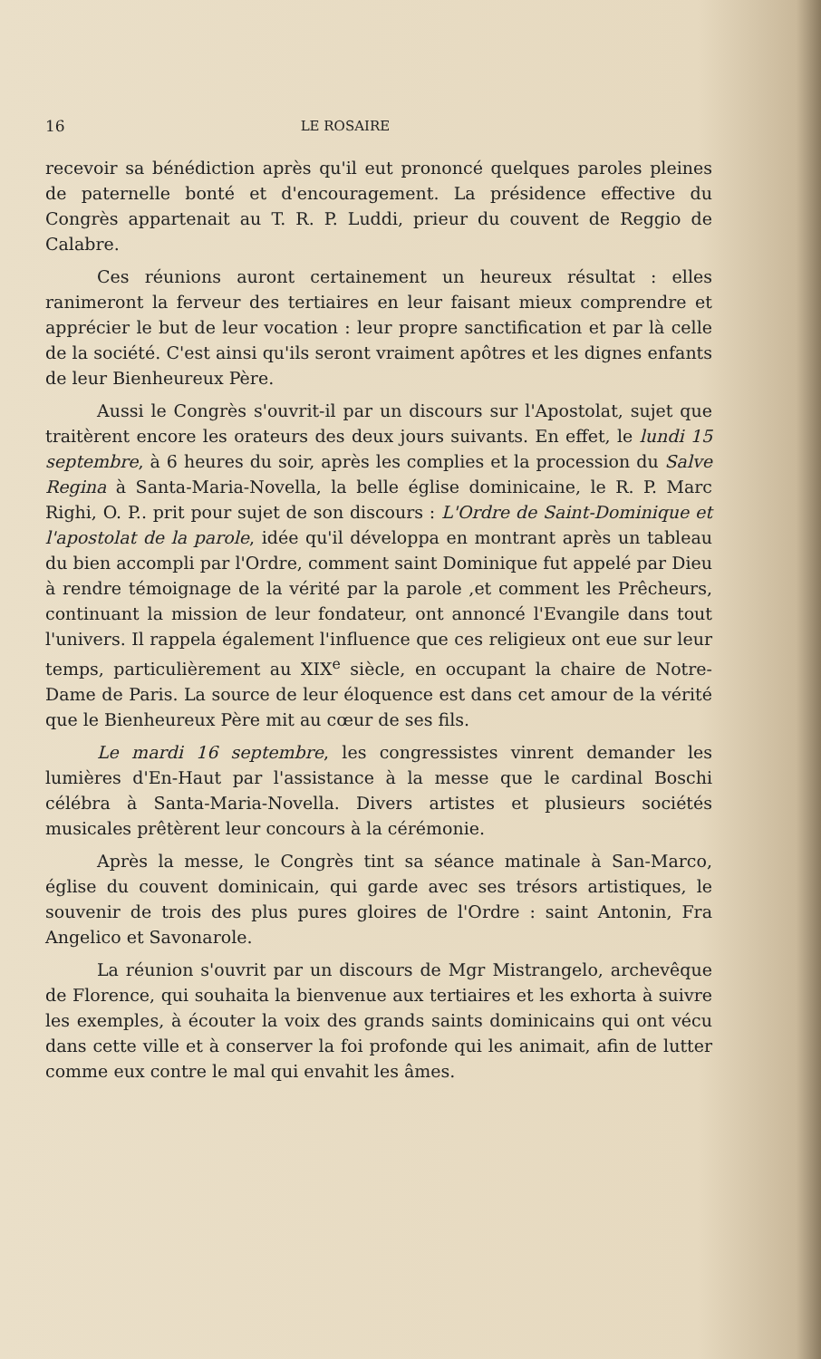16 LE ROSAIRE
recevoir sa bénédiction après qu'il eut prononcé quelques paroles pleines de paternelle bonté et d'encouragement. La présidence effective du Congrès appartenait au T. R. P. Luddi, prieur du couvent de Reggio de Calabre.
Ces réunions auront certainement un heureux résultat : elles ranimeront la ferveur des tertiaires en leur faisant mieux comprendre et apprécier le but de leur vocation : leur propre sanctification et par là celle de la société. C'est ainsi qu'ils seront vraiment apôtres et les dignes enfants de leur Bienheureux Père.
Aussi le Congrès s'ouvrit-il par un discours sur l'Apostolat, sujet que traitèrent encore les orateurs des deux jours suivants. En effet, le lundi 15 septembre, à 6 heures du soir, après les complies et la procession du Salve Regina à Santa-Maria-Novella, la belle église dominicaine, le R. P. Marc Righi, O. P.. prit pour sujet de son discours : L'Ordre de Saint-Dominique et l'apostolat de la parole, idée qu'il développa en montrant après un tableau du bien accompli par l'Ordre, comment saint Dominique fut appelé par Dieu à rendre témoignage de la vérité par la parole ,et comment les Prêcheurs, continuant la mission de leur fondateur, ont annoncé l'Evangile dans tout l'univers. Il rappela également l'influence que ces religieux ont eue sur leur temps, particulièrement au XIX<sup>e</sup> siècle, en occupant la chaire de Notre-Dame de Paris. La source de leur éloquence est dans cet amour de la vérité que le Bienheureux Père mit au cœur de ses fils.
Le mardi 16 septembre, les congressistes vinrent demander les lumières d'En-Haut par l'assistance à la messe que le cardinal Boschi célébra à Santa-Maria-Novella. Divers artistes et plusieurs sociétés musicales prêtèrent leur concours à la cérémonie.
Après la messe, le Congrès tint sa séance matinale à San-Marco, église du couvent dominicain, qui garde avec ses trésors artistiques, le souvenir de trois des plus pures gloires de l'Ordre : saint Antonin, Fra Angelico et Savonarole.
La réunion s'ouvrit par un discours de Mgr Mistrangelo, archevêque de Florence, qui souhaita la bienvenue aux tertiaires et les exhorta à suivre les exemples, à écouter la voix des grands saints dominicains qui ont vécu dans cette ville et à conserver la foi profonde qui les animait, afin de lutter comme eux contre le mal qui envahit les âmes.